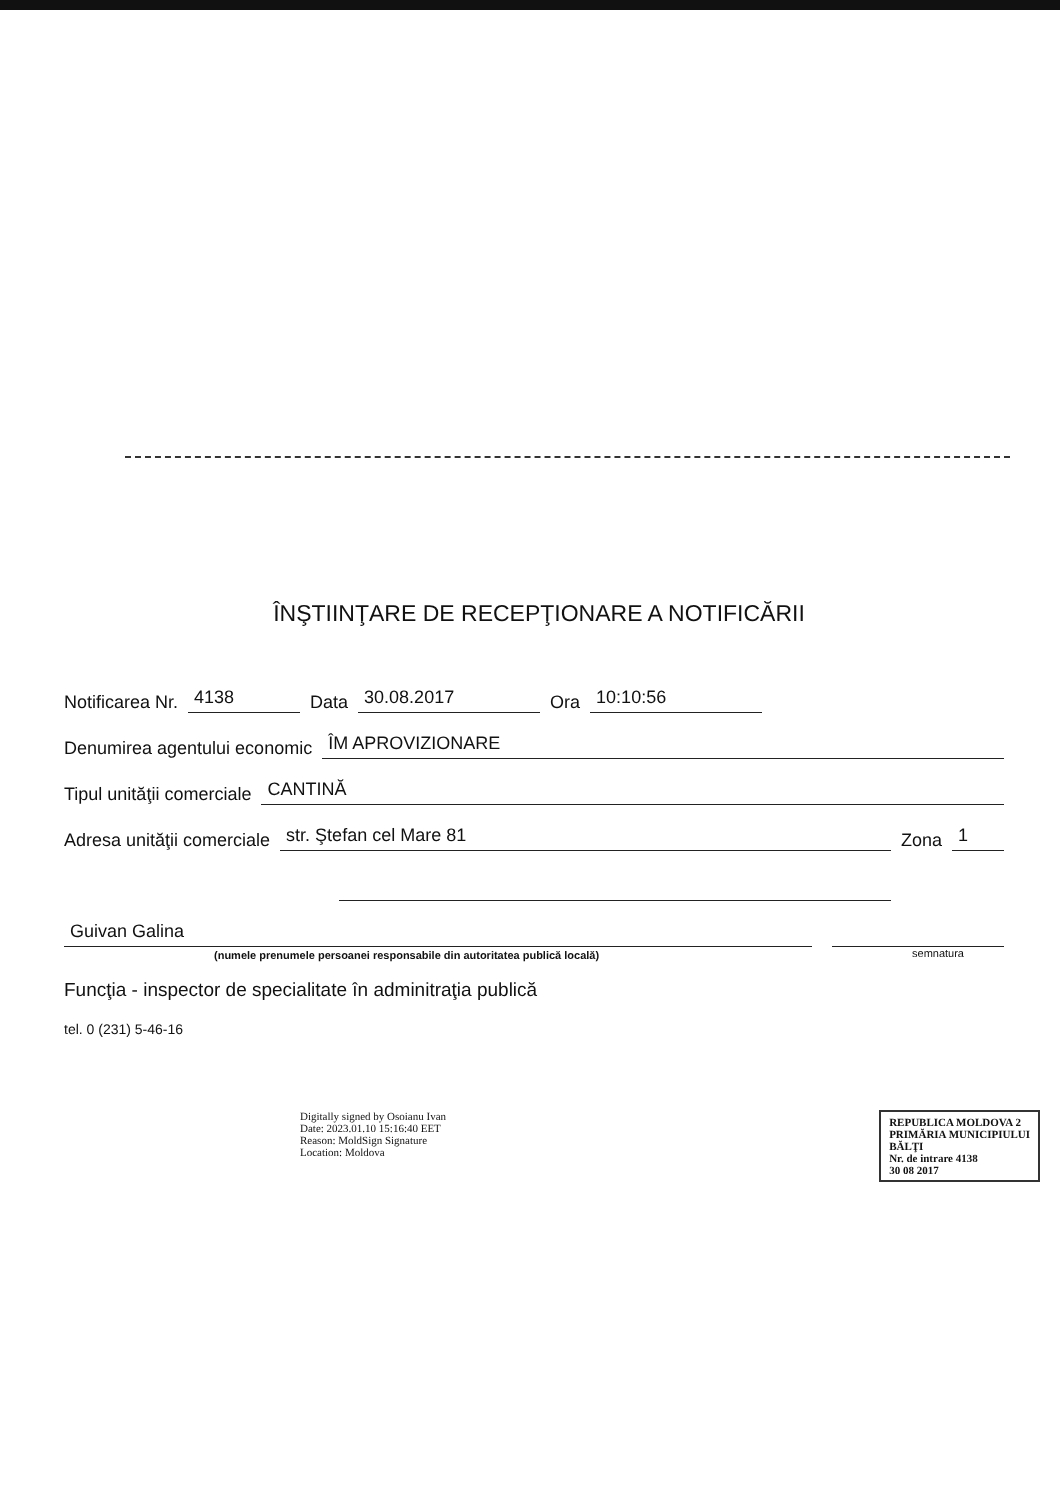ÎNŞTIINŢARE DE RECEPŢIONARE A NOTIFICĂRII
Notificarea Nr. 4138 Data 30.08.2017 Ora 10:10:56
Denumirea agentului economic ÎM APROVIZIONARE
Tipul unităţii comerciale CANTINĂ
Adresa unităţii comerciale str. Ştefan cel Mare 81 Zona 1
Guivan Galina
(numele prenumele persoanei responsabile din autoritatea publică locală)
semnatura
Funcţia - inspector de specialitate în adminitraţia publică
tel. 0 (231) 5-46-16
Digitally signed by Osoianu Ivan
Date: 2023.01.10 15:16:40 EET
Reason: MoldSign Signature
Location: Moldova
REPUBLICA MOLDOVA 2
PRIMĂRIA MUNICIPIULUI
BĂLŢI
Nr. de intrare 4138
30 08 2017